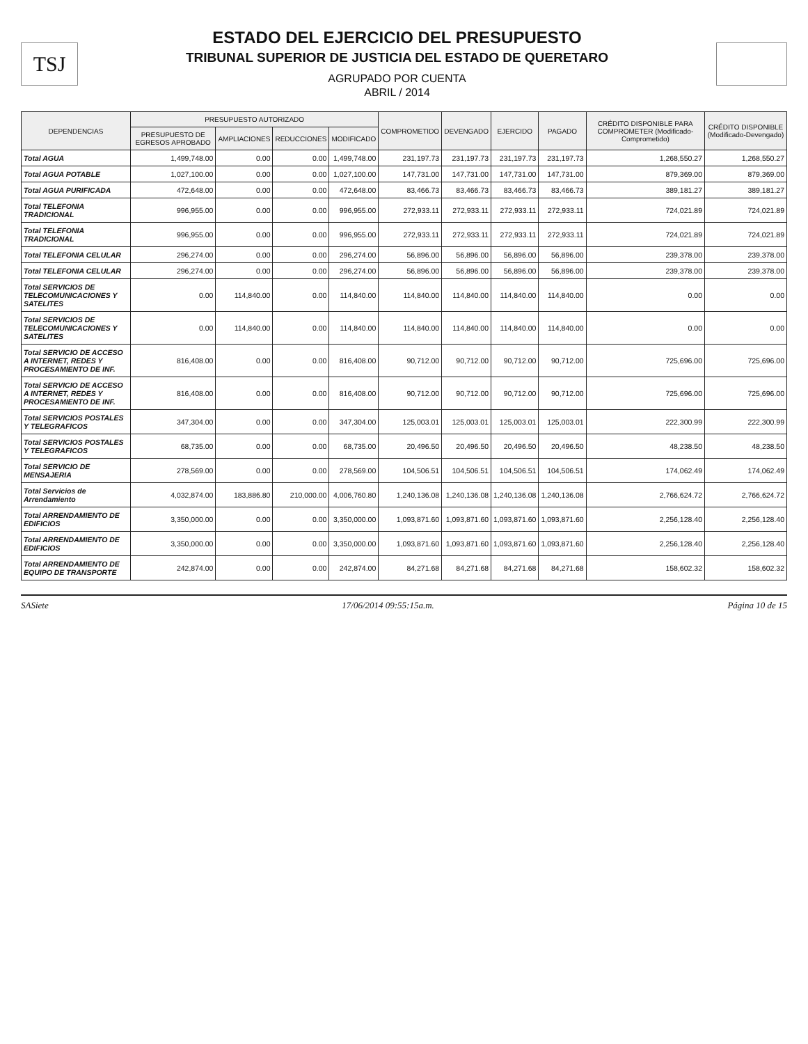TSJ
ESTADO DEL EJERCICIO DEL PRESUPUESTO
TRIBUNAL SUPERIOR DE JUSTICIA DEL ESTADO DE QUERETARO
AGRUPADO POR CUENTA
ABRIL / 2014
| DEPENDENCIAS | PRESUPUESTO AUTORIZADO | | | | COMPROMETIDO | DEVENGADO | EJERCIDO | PAGADO | CRÉDITO DISPONIBLE PARA COMPROMETER (Modificado-Comprometido) | CRÉDITO DISPONIBLE (Modificado-Devengado) |
| --- | --- | --- | --- | --- | --- | --- | --- | --- | --- | --- |
| | PRESUPUESTO DE EGRESOS APROBADO | AMPLIACIONES | REDUCCIONES | MODIFICADO | | | | | | |
| Total AGUA | 1,499,748.00 | 0.00 | 0.00 | 1,499,748.00 | 231,197.73 | 231,197.73 | 231,197.73 | 231,197.73 | 1,268,550.27 | 1,268,550.27 |
| Total AGUA POTABLE | 1,027,100.00 | 0.00 | 0.00 | 1,027,100.00 | 147,731.00 | 147,731.00 | 147,731.00 | 147,731.00 | 879,369.00 | 879,369.00 |
| Total AGUA PURIFICADA | 472,648.00 | 0.00 | 0.00 | 472,648.00 | 83,466.73 | 83,466.73 | 83,466.73 | 83,466.73 | 389,181.27 | 389,181.27 |
| Total TELEFONIA TRADICIONAL | 996,955.00 | 0.00 | 0.00 | 996,955.00 | 272,933.11 | 272,933.11 | 272,933.11 | 272,933.11 | 724,021.89 | 724,021.89 |
| Total TELEFONIA TRADICIONAL | 996,955.00 | 0.00 | 0.00 | 996,955.00 | 272,933.11 | 272,933.11 | 272,933.11 | 272,933.11 | 724,021.89 | 724,021.89 |
| Total TELEFONIA CELULAR | 296,274.00 | 0.00 | 0.00 | 296,274.00 | 56,896.00 | 56,896.00 | 56,896.00 | 56,896.00 | 239,378.00 | 239,378.00 |
| Total TELEFONIA CELULAR | 296,274.00 | 0.00 | 0.00 | 296,274.00 | 56,896.00 | 56,896.00 | 56,896.00 | 56,896.00 | 239,378.00 | 239,378.00 |
| Total SERVICIOS DE TELECOMUNICACIONES Y SATELITES | 0.00 | 114,840.00 | 0.00 | 114,840.00 | 114,840.00 | 114,840.00 | 114,840.00 | 114,840.00 | 0.00 | 0.00 |
| Total SERVICIOS DE TELECOMUNICACIONES Y SATELITES | 0.00 | 114,840.00 | 0.00 | 114,840.00 | 114,840.00 | 114,840.00 | 114,840.00 | 114,840.00 | 0.00 | 0.00 |
| Total SERVICIO DE ACCESO A INTERNET, REDES Y PROCESAMIENTO DE INF. | 816,408.00 | 0.00 | 0.00 | 816,408.00 | 90,712.00 | 90,712.00 | 90,712.00 | 90,712.00 | 725,696.00 | 725,696.00 |
| Total SERVICIO DE ACCESO A INTERNET, REDES Y PROCESAMIENTO DE INF. | 816,408.00 | 0.00 | 0.00 | 816,408.00 | 90,712.00 | 90,712.00 | 90,712.00 | 90,712.00 | 725,696.00 | 725,696.00 |
| Total SERVICIOS POSTALES Y TELEGRAFICOS | 347,304.00 | 0.00 | 0.00 | 347,304.00 | 125,003.01 | 125,003.01 | 125,003.01 | 125,003.01 | 222,300.99 | 222,300.99 |
| Total SERVICIOS POSTALES Y TELEGRAFICOS | 68,735.00 | 0.00 | 0.00 | 68,735.00 | 20,496.50 | 20,496.50 | 20,496.50 | 20,496.50 | 48,238.50 | 48,238.50 |
| Total SERVICIO DE MENSAJERIA | 278,569.00 | 0.00 | 0.00 | 278,569.00 | 104,506.51 | 104,506.51 | 104,506.51 | 104,506.51 | 174,062.49 | 174,062.49 |
| Total Servicios de Arrendamiento | 4,032,874.00 | 183,886.80 | 210,000.00 | 4,006,760.80 | 1,240,136.08 | 1,240,136.08 | 1,240,136.08 | 1,240,136.08 | 2,766,624.72 | 2,766,624.72 |
| Total ARRENDAMIENTO DE EDIFICIOS | 3,350,000.00 | 0.00 | 0.00 | 3,350,000.00 | 1,093,871.60 | 1,093,871.60 | 1,093,871.60 | 1,093,871.60 | 2,256,128.40 | 2,256,128.40 |
| Total ARRENDAMIENTO DE EDIFICIOS | 3,350,000.00 | 0.00 | 0.00 | 3,350,000.00 | 1,093,871.60 | 1,093,871.60 | 1,093,871.60 | 1,093,871.60 | 2,256,128.40 | 2,256,128.40 |
| Total ARRENDAMIENTO DE EQUIPO DE TRANSPORTE | 242,874.00 | 0.00 | 0.00 | 242,874.00 | 84,271.68 | 84,271.68 | 84,271.68 | 84,271.68 | 158,602.32 | 158,602.32 |
SASiete 17/06/2014 09:55:15a.m. Página 10 de 15